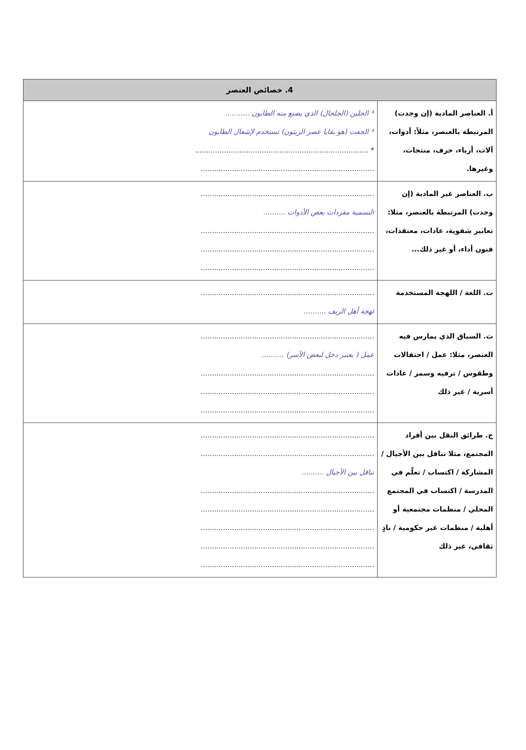| 4. خصائص العنصر | |
| --- | --- |
| أ. العناصر المادية (إن وجدت) المرتبطة بالعنصر، مثلاً: أدوات، آلات، أزياء، حرف، منتجات، وغيرها. | * الجلين (الجلجال) الذي يصنع منه الطابون ........... * الجفت (هو بقايا عصر الزيتون) تستخدم لإشعال الطابون * .............................................................................. .............................................................................. |
| ب. العناصر غير المادية (إن وجدت) المرتبطة بالعنصر، مثلا: تعابير شفوية، عادات، معتقدات، فنون أداء، أو غير ذلك... | .............................................................................. التسمية مفردات بعض الأدوات .......... .............................................................................. .............................................................................. .............................................................................. |
| ت. اللغة / اللهجة المستخدمة | .............................................................................. لهجة أهل الريف .......... |
| ث. السياق الذي يمارس فيه العنصر، مثلا: عمل / احتفالات وطقوس / ترفيه وسمر / عادات أسرية / غير ذلك | .............................................................................. عمل ( يعتبر دخل لبعض الأسر) .......... .............................................................................. .............................................................................. .............................................................................. |
| ج. طرائق النقل بين أفراد المجتمع، مثلا تناقل بين الأجيال / المشاركة / اكتساب / تعلّم في المدرسة / اكتساب في المجتمع المحلي / منظمات مجتمعية أو أهلية / منظمات غير حكومية / نادٍ ثقافي، غير ذلك | .............................................................................. .............................................................................. تناقل بين الأجيال .......... .............................................................................. .............................................................................. .............................................................................. .............................................................................. .............................................................................. |